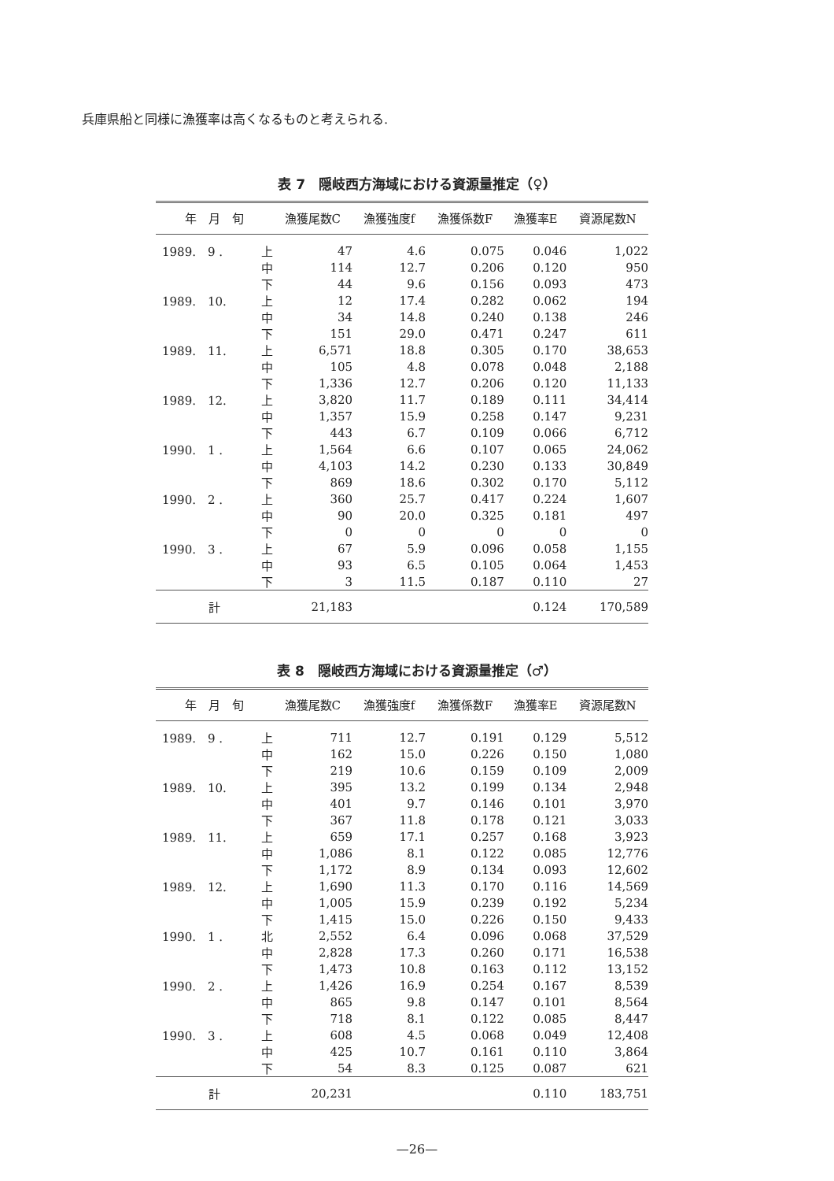兵庫県船と同様に漁獲率は高くなるものと考えられる.
表 7　隠岐西方海域における資源量推定（♀）
| 年 月 旬 | | 漁獲尾数C | 漁獲強度f | 漁獲係数F | 漁獲率E | 資源尾数N |
| --- | --- | --- | --- | --- | --- | --- |
| 1989. 9 . | 上 | 47 | 4.6 | 0.075 | 0.046 | 1,022 |
| | 中 | 114 | 12.7 | 0.206 | 0.120 | 950 |
| | 下 | 44 | 9.6 | 0.156 | 0.093 | 473 |
| 1989. 10. | 上 | 12 | 17.4 | 0.282 | 0.062 | 194 |
| | 中 | 34 | 14.8 | 0.240 | 0.138 | 246 |
| | 下 | 151 | 29.0 | 0.471 | 0.247 | 611 |
| 1989. 11. | 上 | 6,571 | 18.8 | 0.305 | 0.170 | 38,653 |
| | 中 | 105 | 4.8 | 0.078 | 0.048 | 2,188 |
| | 下 | 1,336 | 12.7 | 0.206 | 0.120 | 11,133 |
| 1989. 12. | 上 | 3,820 | 11.7 | 0.189 | 0.111 | 34,414 |
| | 中 | 1,357 | 15.9 | 0.258 | 0.147 | 9,231 |
| | 下 | 443 | 6.7 | 0.109 | 0.066 | 6,712 |
| 1990. 1 . | 上 | 1,564 | 6.6 | 0.107 | 0.065 | 24,062 |
| | 中 | 4,103 | 14.2 | 0.230 | 0.133 | 30,849 |
| | 下 | 869 | 18.6 | 0.302 | 0.170 | 5,112 |
| 1990. 2 . | 上 | 360 | 25.7 | 0.417 | 0.224 | 1,607 |
| | 中 | 90 | 20.0 | 0.325 | 0.181 | 497 |
| | 下 | 0 | 0 | 0 | 0 | 0 |
| 1990. 3 . | 上 | 67 | 5.9 | 0.096 | 0.058 | 1,155 |
| | 中 | 93 | 6.5 | 0.105 | 0.064 | 1,453 |
| | 下 | 3 | 11.5 | 0.187 | 0.110 | 27 |
| 計 | | 21,183 | | | 0.124 | 170,589 |
表 8　隠岐西方海域における資源量推定（♂）
| 年 月 旬 | | 漁獲尾数C | 漁獲強度f | 漁獲係数F | 漁獲率E | 資源尾数N |
| --- | --- | --- | --- | --- | --- | --- |
| 1989. 9 . | 上 | 711 | 12.7 | 0.191 | 0.129 | 5,512 |
| | 中 | 162 | 15.0 | 0.226 | 0.150 | 1,080 |
| | 下 | 219 | 10.6 | 0.159 | 0.109 | 2,009 |
| 1989. 10. | 上 | 395 | 13.2 | 0.199 | 0.134 | 2,948 |
| | 中 | 401 | 9.7 | 0.146 | 0.101 | 3,970 |
| | 下 | 367 | 11.8 | 0.178 | 0.121 | 3,033 |
| 1989. 11. | 上 | 659 | 17.1 | 0.257 | 0.168 | 3,923 |
| | 中 | 1,086 | 8.1 | 0.122 | 0.085 | 12,776 |
| | 下 | 1,172 | 8.9 | 0.134 | 0.093 | 12,602 |
| 1989. 12. | 上 | 1,690 | 11.3 | 0.170 | 0.116 | 14,569 |
| | 中 | 1,005 | 15.9 | 0.239 | 0.192 | 5,234 |
| | 下 | 1,415 | 15.0 | 0.226 | 0.150 | 9,433 |
| 1990. 1 . | 北 | 2,552 | 6.4 | 0.096 | 0.068 | 37,529 |
| | 中 | 2,828 | 17.3 | 0.260 | 0.171 | 16,538 |
| | 下 | 1,473 | 10.8 | 0.163 | 0.112 | 13,152 |
| 1990. 2 . | 上 | 1,426 | 16.9 | 0.254 | 0.167 | 8,539 |
| | 中 | 865 | 9.8 | 0.147 | 0.101 | 8,564 |
| | 下 | 718 | 8.1 | 0.122 | 0.085 | 8,447 |
| 1990. 3 . | 上 | 608 | 4.5 | 0.068 | 0.049 | 12,408 |
| | 中 | 425 | 10.7 | 0.161 | 0.110 | 3,864 |
| | 下 | 54 | 8.3 | 0.125 | 0.087 | 621 |
| 計 | | 20,231 | | | 0.110 | 183,751 |
—26—